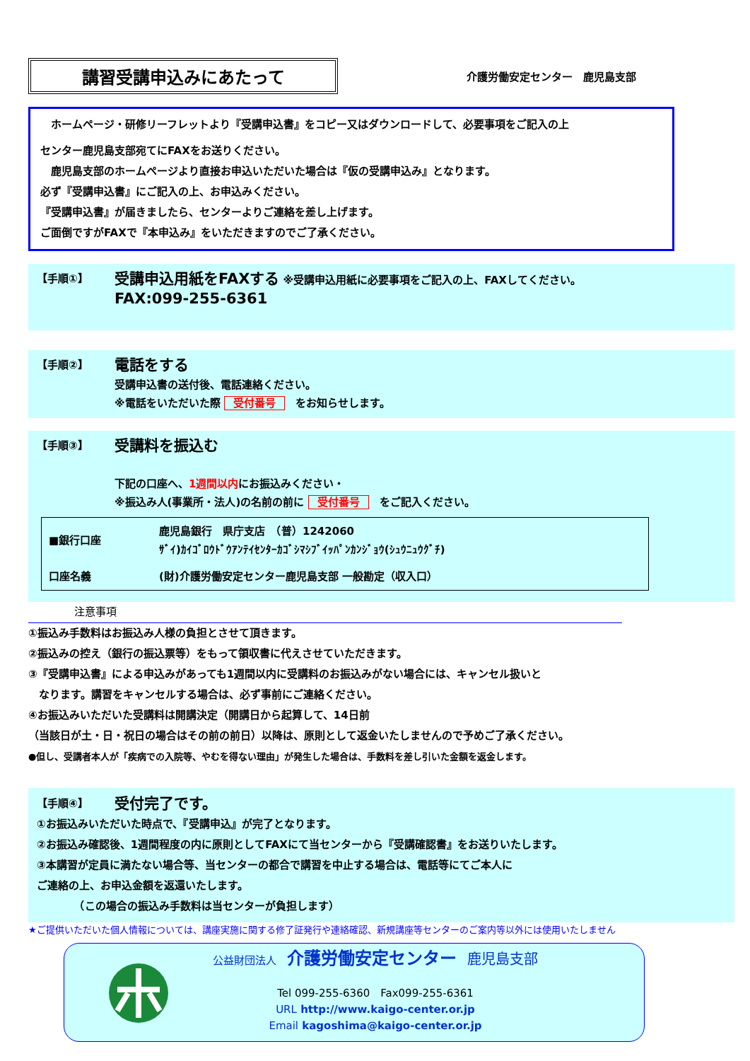講習受講申込みにあたって
介護労働安定センター　鹿児島支部
　ホームページ・研修リーフレットより『受講申込書』をコピー又はダウンロードして、必要事項をご記入の上
センター鹿児島支部宛てにFAXをお送りください。
　鹿児島支部のホームページより直接お申込いただいた場合は『仮の受講申込み』となります。
必ず『受講申込書』にご記入の上、お申込みください。
『受講申込書』が届きましたら、センターよりご連絡を差し上げます。
ご面倒ですがFAXで『本申込み』をいただきますのでご了承ください。
【手順①】
受講申込用紙をFAXする ※受講申込用紙に必要事項をご記入の上、FAXしてください。
FAX:099-255-6361
【手順②】
電話をする
受講申込書の送付後、電話連絡ください。
※電話をいただいた際 受付番号　をお知らせします。
【手順③】
受講料を振込む
下記の口座へ、1週間以内にお振込みください・
※振込み人(事業所・法人)の名前の前に 受付番号　をご記入ください。
| ■銀行口座 | 鹿児島銀行 県庁支店 （普）1242060 ｻﾞｲ)ｶｲｺﾞﾛｳﾄﾞｳｱﾝﾃｲｾﾝﾀｰｶｺﾞｼﾏｼﾌﾞｲｯﾊﾟﾝｶﾝｼﾞｮｳ(ｼｭｳﾆｭｳｸﾞﾁ) |
| 口座名義 | (財)介護労働安定センター鹿児島支部 一般勘定（収入口） |
注意事項
①振込み手数料はお振込み人様の負担とさせて頂きます。
②振込みの控え（銀行の振込票等）をもって領収書に代えさせていただきます。
③『受講申込書』による申込みがあっても1週間以内に受講料のお振込みがない場合には、キャンセル扱いと
　なります。講習をキャンセルする場合は、必ず事前にご連絡ください。
④お振込みいただいた受講料は開講決定（開講日から起算して、14日前
（当該日が土・日・祝日の場合はその前の前日）以降は、原則として返金いたしませんので予めご了承ください。
●但し、受講者本人が「疾病での入院等、やむを得ない理由」が発生した場合は、手数料を差し引いた金額を返金します。
【手順④】 受付完了です。
①お振込みいただいた時点で、『受講申込』が完了となります。
②お振込み確認後、1週間程度の内に原則としてFAXにて当センターから『受講確認書』をお送りいたします。
③本講習が定員に満たない場合等、当センターの都合で講習を中止する場合は、電話等にてご本人に
ご連絡の上、お申込金額を返還いたします。
　　　　（この場合の振込み手数料は当センターが負担します）
★ご提供いただいた個人情報については、講座実施に関する修了証発行や連絡確認、新規講座等センターのご案内等以外には使用いたしません
公益財団法人　介護労働安定センター　鹿児島支部
Tel 099-255-6360　Fax099-255-6361
URL http://www.kaigo-center.or.jp
Email kagoshima@kaigo-center.or.jp